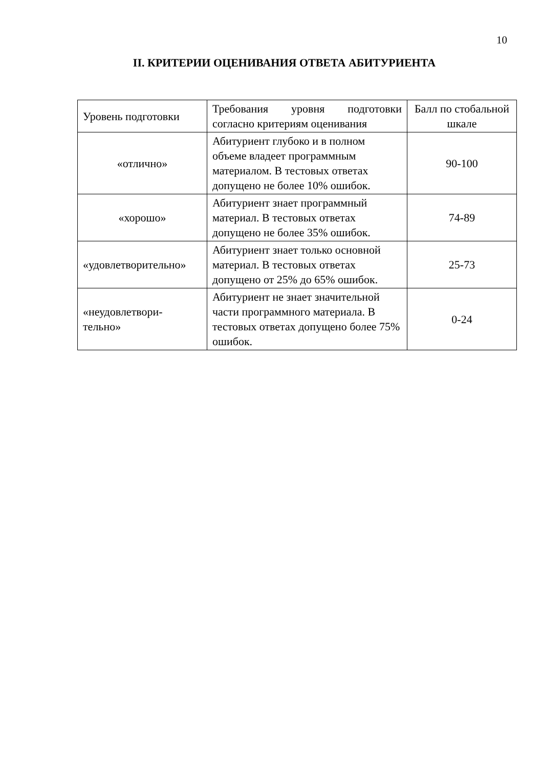10
II. КРИТЕРИИ ОЦЕНИВАНИЯ ОТВЕТА АБИТУРИЕНТА
| Уровень подготовки | Требования уровня подготовки согласно критериям оценивания | Балл по стобальной шкале |
| --- | --- | --- |
| «отлично» | Абитуриент глубоко и в полном объеме владеет программным материалом. В тестовых ответах допущено не более 10% ошибок. | 90-100 |
| «хорошо» | Абитуриент знает программный материал. В тестовых ответах допущено не более 35% ошибок. | 74-89 |
| «удовлетворительно» | Абитуриент знает только основной материал. В тестовых ответах допущено от 25% до 65% ошибок. | 25-73 |
| «неудовлетвори- тельно» | Абитуриент не знает значительной части программного материала. В тестовых ответах допущено более 75% ошибок. | 0-24 |